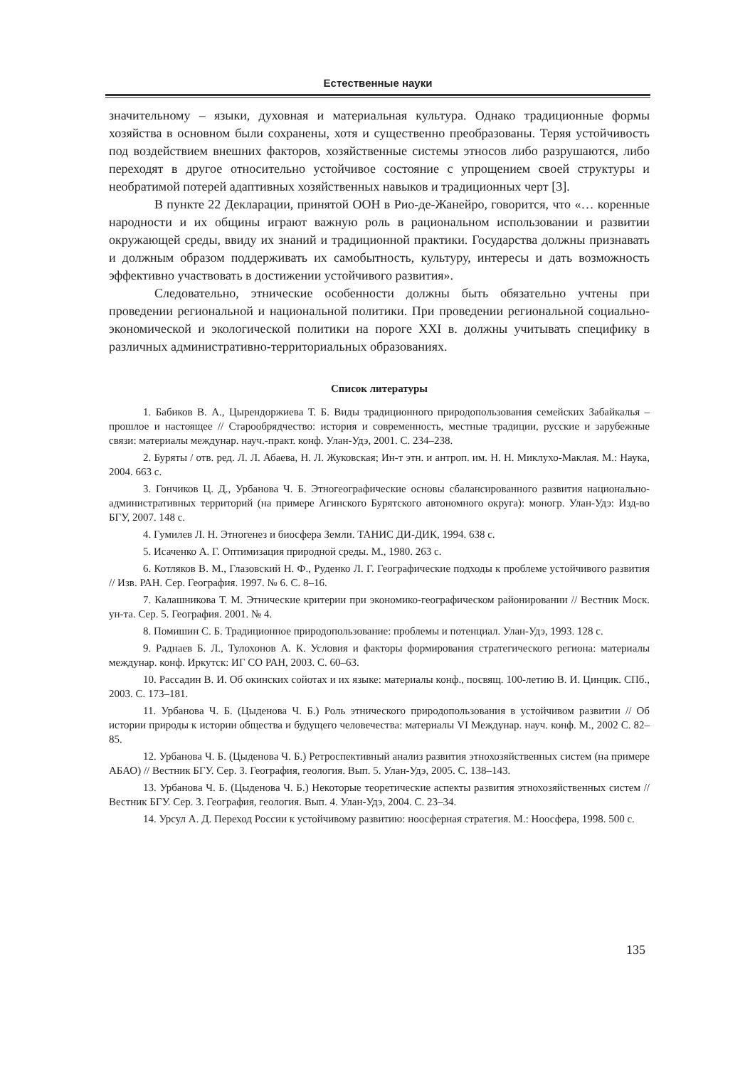Естественные науки
значительному – языки, духовная и материальная культура. Однако традиционные формы хозяйства в основном были сохранены, хотя и существенно преобразованы. Теряя устойчивость под воздействием внешних факторов, хозяйственные системы этносов либо разрушаются, либо переходят в другое относительно устойчивое состояние с упрощением своей структуры и необратимой потерей адаптивных хозяйственных навыков и традиционных черт [3].
В пункте 22 Декларации, принятой ООН в Рио-де-Жанейро, говорится, что «… коренные народности и их общины играют важную роль в рациональном использовании и развитии окружающей среды, ввиду их знаний и традиционной практики. Государства должны признавать и должным образом поддерживать их самобытность, культуру, интересы и дать возможность эффективно участвовать в достижении устойчивого развития».
Следовательно, этнические особенности должны быть обязательно учтены при проведении региональной и национальной политики. При проведении региональной социально-экономической и экологической политики на пороге XXI в. должны учитывать специфику в различных административно-территориальных образованиях.
Список литературы
1. Бабиков В. А., Цырендоржиева Т. Б. Виды традиционного природопользования семейских Забайкалья – прошлое и настоящее // Старообрядчество: история и современность, местные традиции, русские и зарубежные связи: материалы междунар. науч.-практ. конф. Улан-Удэ, 2001. С. 234–238.
2. Буряты / отв. ред. Л. Л. Абаева, Н. Л. Жуковская; Ин-т этн. и антроп. им. Н. Н. Миклухо-Маклая. М.: Наука, 2004. 663 с.
3. Гончиков Ц. Д., Урбанова Ч. Б. Этногеографические основы сбалансированного развития национально-административных территорий (на примере Агинского Бурятского автономного округа): моногр. Улан-Удэ: Изд-во БГУ, 2007. 148 с.
4. Гумилев Л. Н. Этногенез и биосфера Земли. ТАНИС ДИ-ДИК, 1994. 638 с.
5. Исаченко А. Г. Оптимизация природной среды. М., 1980. 263 с.
6. Котляков В. М., Глазовский Н. Ф., Руденко Л. Г. Географические подходы к проблеме устойчивого развития // Изв. РАН. Сер. География. 1997. № 6. С. 8–16.
7. Калашникова Т. М. Этнические критерии при экономико-географическом районировании // Вестник Моск. ун-та. Сер. 5. География. 2001. № 4.
8. Помишин С. Б. Традиционное природопользование: проблемы и потенциал. Улан-Удэ, 1993. 128 с.
9. Раднаев Б. Л., Тулохонов А. К. Условия и факторы формирования стратегического региона: материалы междунар. конф. Иркутск: ИГ СО РАН, 2003. С. 60–63.
10. Рассадин В. И. Об окинских сойотах и их языке: материалы конф., посвящ. 100-летию В. И. Цинцик. СПб., 2003. С. 173–181.
11. Урбанова Ч. Б. (Цыденова Ч. Б.) Роль этнического природопользования в устойчивом развитии // Об истории природы к истории общества и будущего человечества: материалы VI Междунар. науч. конф. М., 2002 С. 82–85.
12. Урбанова Ч. Б. (Цыденова Ч. Б.) Ретроспективный анализ развития этнохозяйственных систем (на примере АБАО) // Вестник БГУ. Сер. 3. География, геология. Вып. 5. Улан-Удэ, 2005. С. 138–143.
13. Урбанова Ч. Б. (Цыденова Ч. Б.) Некоторые теоретические аспекты развития этнохозяйственных систем // Вестник БГУ. Сер. 3. География, геология. Вып. 4. Улан-Удэ, 2004. С. 23–34.
14. Урсул А. Д. Переход России к устойчивому развитию: ноосферная стратегия. М.: Ноосфера, 1998. 500 с.
135